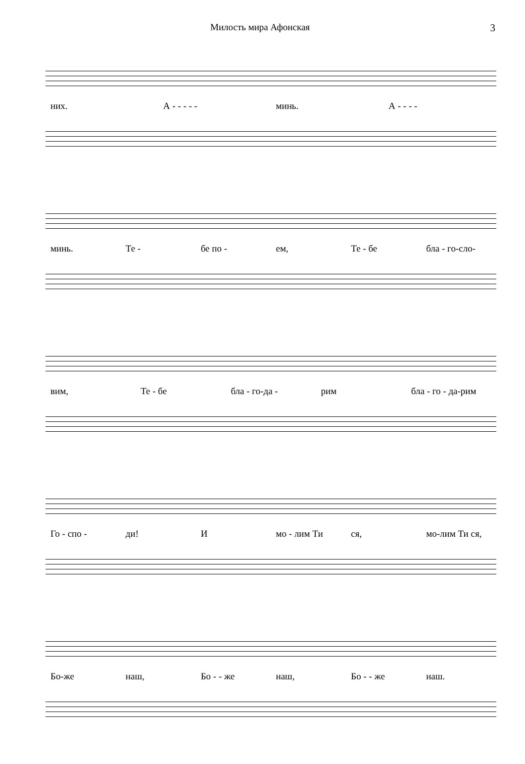Милость мира Афонская 3
них. А - - - - - минь. А - - - -
минь. Те - бе по - ем, Те - бе бла - го-сло-
вим, Те - бе бла - го-да - рим бла - го - да-рим
Го - спо - ди! И мо - лим Ти ся, мо-лим Ти ся,
Бо-же наш, Бо - - же наш, Бо - - же наш.